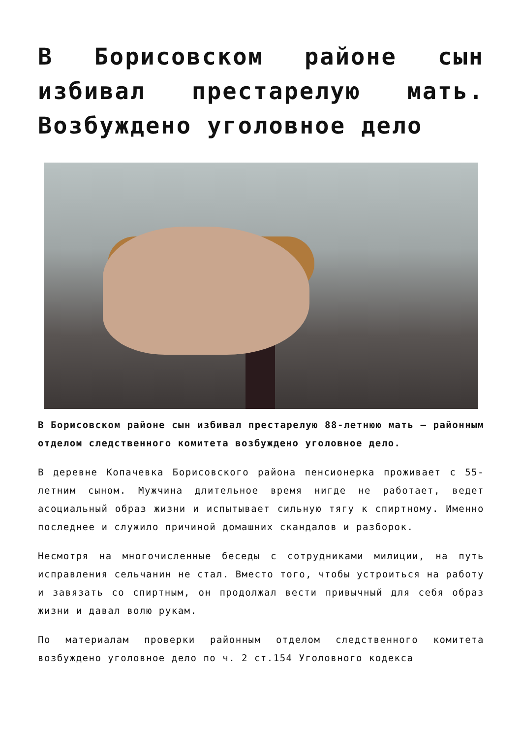В Борисовском районе сын избивал престарелую мать. Возбуждено уголовное дело
В Борисовском районе сын избивал престарелую 88-летнюю мать — районным отделом следственного комитета возбуждено уголовное дело.
В деревне Копачевка Борисовского района пенсионерка проживает с 55-летним сыном. Мужчина длительное время нигде не работает, ведет асоциальный образ жизни и испытывает сильную тягу к спиртному. Именно последнее и служило причиной домашних скандалов и разборок.
Несмотря на многочисленные беседы с сотрудниками милиции, на путь исправления сельчанин не стал. Вместо того, чтобы устроиться на работу и завязать со спиртным, он продолжал вести привычный для себя образ жизни и давал волю рукам.
По материалам проверки районным отделом следственного комитета возбуждено уголовное дело по ч. 2 ст.154 Уголовного кодекса